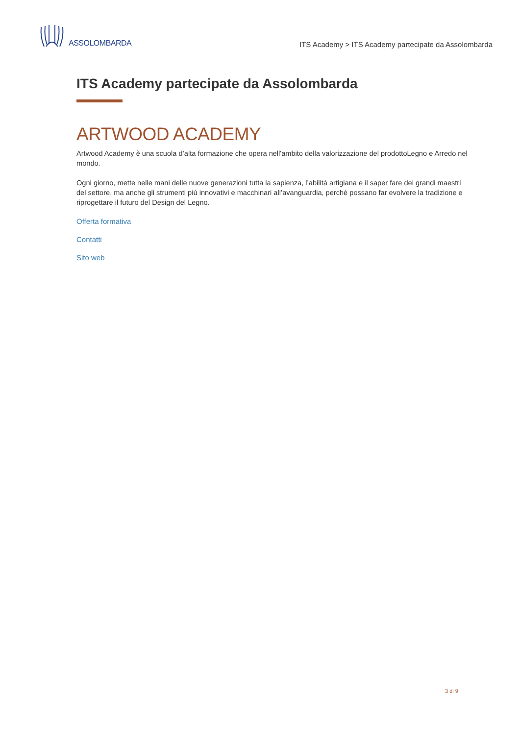ASSOLOMBARDA
ITS Academy > ITS Academy partecipate da Assolombarda
ITS Academy partecipate da Assolombarda
ARTWOOD ACADEMY
Artwood Academy è una scuola d’alta formazione che opera nell'ambito della valorizzazione del prodottoLegno e Arredo nel mondo.
Ogni giorno, mette nelle mani delle nuove generazioni tutta la sapienza, l’abilità artigiana e il saper fare dei grandi maestri del settore, ma anche gli strumenti più innovativi e macchinari all’avanguardia, perché possano far evolvere la tradizione e riprogettare il futuro del Design del Legno.
Offerta formativa
Contatti
Sito web
3 di 9